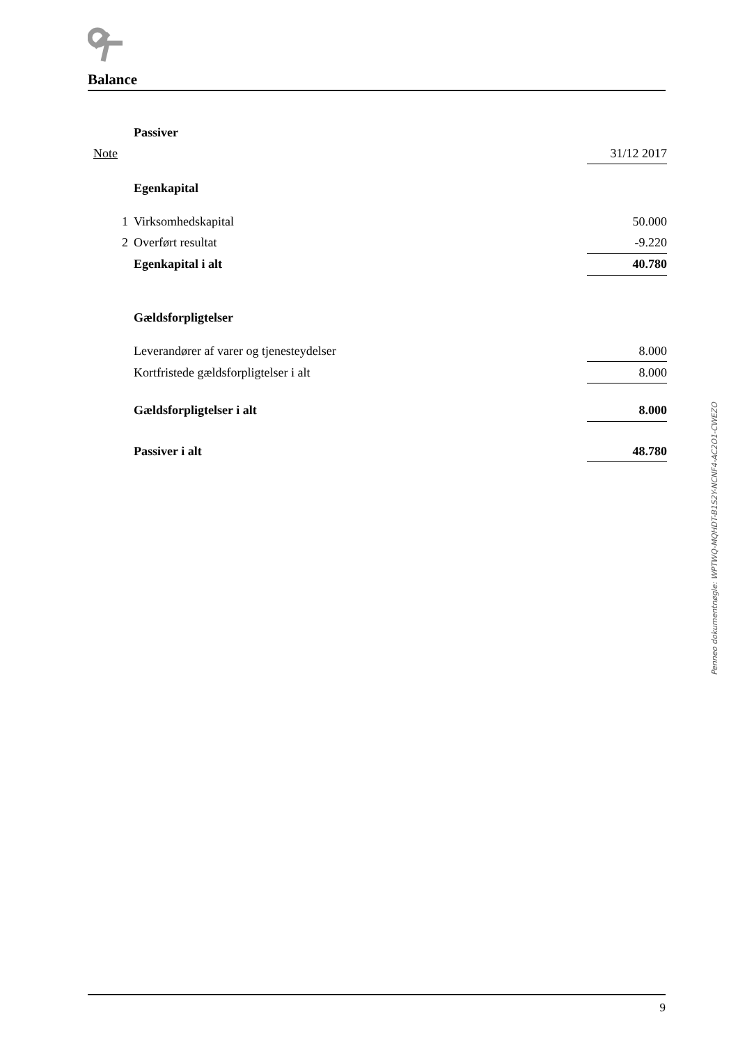Balance
| | Passiver | |
| Note | | 31/12 2017 |
| | Egenkapital | |
| 1 | Virksomhedskapital | 50.000 |
| 2 | Overført resultat | -9.220 |
| | Egenkapital i alt | 40.780 |
| | Gældsforpligtelser | |
| | Leverandører af varer og tjenesteydelser | 8.000 |
| | Kortfristede gældsforpligtelser i alt | 8.000 |
| | Gældsforpligtelser i alt | 8.000 |
| | Passiver i alt | 48.780 |
Penneo dokumentnøgle: WPTWQ-MQHDT-B1S2Y-NCNF4-AC2O1-CWEZO
9